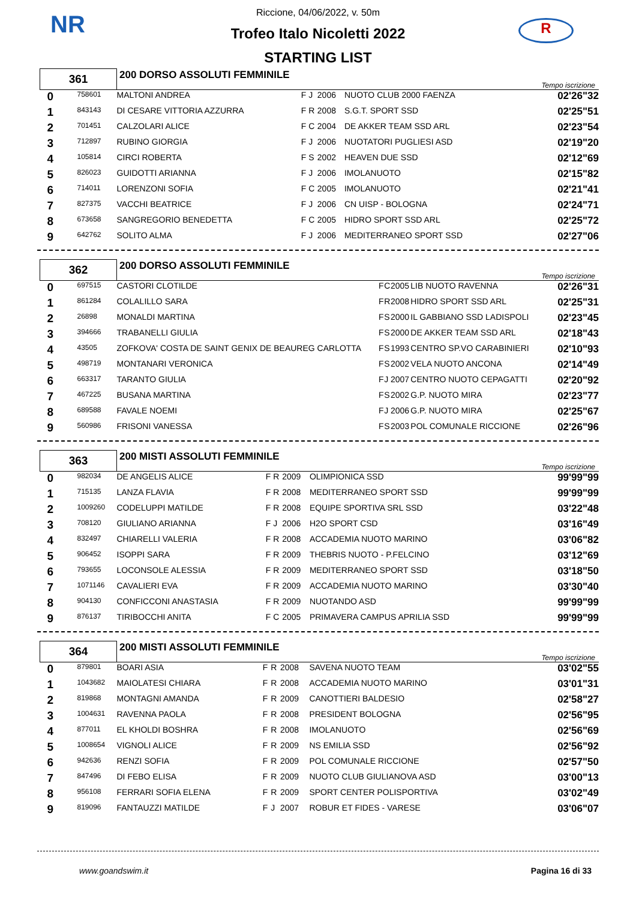NR R
Riccione, 04/06/2022, v. 50m
Trofeo Italo Nicoletti 2022
STARTING LIST
| 361 | | 200 DORSO ASSOLUTI FEMMINILE | | | | | Tempo iscrizione |
| 0 | 758601 | MALTONI ANDREA | F | J | 2006 | NUOTO CLUB 2000 FAENZA | 02'26"32 |
| 1 | 843143 | DI CESARE VITTORIA AZZURRA | F | R | 2008 | S.G.T. SPORT SSD | 02'25"51 |
| 2 | 701451 | CALZOLARI ALICE | F | C | 2004 | DE AKKER TEAM SSD ARL | 02'23"54 |
| 3 | 712897 | RUBINO GIORGIA | F | J | 2006 | NUOTATORI PUGLIESI ASD | 02'19"20 |
| 4 | 105814 | CIRCI ROBERTA | F | S | 2002 | HEAVEN DUE SSD | 02'12"69 |
| 5 | 826023 | GUIDOTTI ARIANNA | F | J | 2006 | IMOLANUOTO | 02'15"82 |
| 6 | 714011 | LORENZONI SOFIA | F | C | 2005 | IMOLANUOTO | 02'21"41 |
| 7 | 827375 | VACCHI BEATRICE | F | J | 2006 | CN UISP - BOLOGNA | 02'24"71 |
| 8 | 673658 | SANGREGORIO BENEDETTA | F | C | 2005 | HIDRO SPORT SSD ARL | 02'25"72 |
| 9 | 642762 | SOLITO ALMA | F | J | 2006 | MEDITERRANEO SPORT SSD | 02'27"06 |
| 362 | | 200 DORSO ASSOLUTI FEMMINILE | | | | | Tempo iscrizione |
| 0 | 697515 | CASTORI CLOTILDE | F | C | 2005 | LIB NUOTO RAVENNA | 02'26"31 |
| 1 | 861284 | COLALILLO SARA | F | R | 2008 | HIDRO SPORT SSD ARL | 02'25"31 |
| 2 | 26898 | MONALDI MARTINA | F | S | 2000 | IL GABBIANO SSD LADISPOLI | 02'23"45 |
| 3 | 394666 | TRABANELLI GIULIA | F | S | 2000 | DE AKKER TEAM SSD ARL | 02'18"43 |
| 4 | 43505 | ZOFKOVA' COSTA DE SAINT GENIX DE BEAUREG CARLOTTA | F | S | 1993 | CENTRO SP.VO CARABINIERI | 02'10"93 |
| 5 | 498719 | MONTANARI VERONICA | F | S | 2002 | VELA NUOTO ANCONA | 02'14"49 |
| 6 | 663317 | TARANTO GIULIA | F | J | 2007 | CENTRO NUOTO CEPAGATTI | 02'20"92 |
| 7 | 467225 | BUSANA MARTINA | F | S | 2002 | G.P. NUOTO MIRA | 02'23"77 |
| 8 | 689588 | FAVALE NOEMI | F | J | 2006 | G.P. NUOTO MIRA | 02'25"67 |
| 9 | 560986 | FRISONI VANESSA | F | S | 2003 | POL COMUNALE RICCIONE | 02'26"96 |
| 363 | | 200 MISTI ASSOLUTI FEMMINILE | | | | | Tempo iscrizione |
| 0 | 982034 | DE ANGELIS ALICE | F | R | 2009 | OLIMPIONICA SSD | 99'99"99 |
| 1 | 715135 | LANZA FLAVIA | F | R | 2008 | MEDITERRANEO SPORT SSD | 99'99"99 |
| 2 | 1009260 | CODELUPPI MATILDE | F | R | 2008 | EQUIPE SPORTIVA SRL SSD | 03'22"48 |
| 3 | 708120 | GIULIANO ARIANNA | F | J | 2006 | H2O SPORT CSD | 03'16"49 |
| 4 | 832497 | CHIARELLI VALERIA | F | R | 2008 | ACCADEMIA NUOTO MARINO | 03'06"82 |
| 5 | 906452 | ISOPPI SARA | F | R | 2009 | THEBRIS NUOTO - P.FELCINO | 03'12"69 |
| 6 | 793655 | LOCONSOLE ALESSIA | F | R | 2009 | MEDITERRANEO SPORT SSD | 03'18"50 |
| 7 | 1071146 | CAVALIERI EVA | F | R | 2009 | ACCADEMIA NUOTO MARINO | 03'30"40 |
| 8 | 904130 | CONFICCONI ANASTASIA | F | R | 2009 | NUOTANDO ASD | 99'99"99 |
| 9 | 876137 | TIRIBOCCHI ANITA | F | C | 2005 | PRIMAVERA CAMPUS APRILIA SSD | 99'99"99 |
| 364 | | 200 MISTI ASSOLUTI FEMMINILE | | | | | Tempo iscrizione |
| 0 | 879801 | BOARI ASIA | F | R | 2008 | SAVENA NUOTO TEAM | 03'02"55 |
| 1 | 1043682 | MAIOLATESI CHIARA | F | R | 2008 | ACCADEMIA NUOTO MARINO | 03'01"31 |
| 2 | 819868 | MONTAGNI AMANDA | F | R | 2009 | CANOTTIERI BALDESIO | 02'58"27 |
| 3 | 1004631 | RAVENNA PAOLA | F | R | 2008 | PRESIDENT BOLOGNA | 02'56"95 |
| 4 | 877011 | EL KHOLDI BOSHRA | F | R | 2008 | IMOLANUOTO | 02'56"69 |
| 5 | 1008654 | VIGNOLI ALICE | F | R | 2009 | NS EMILIA SSD | 02'56"92 |
| 6 | 942636 | RENZI SOFIA | F | R | 2009 | POL COMUNALE RICCIONE | 02'57"50 |
| 7 | 847496 | DI FEBO ELISA | F | R | 2009 | NUOTO CLUB GIULIANOVA ASD | 03'00"13 |
| 8 | 956108 | FERRARI SOFIA ELENA | F | R | 2009 | SPORT CENTER POLISPORTIVA | 03'02"49 |
| 9 | 819096 | FANTAUZZI MATILDE | F | J | 2007 | ROBUR ET FIDES - VARESE | 03'06"07 |
www.goandswim.it Pagina 16 di 33